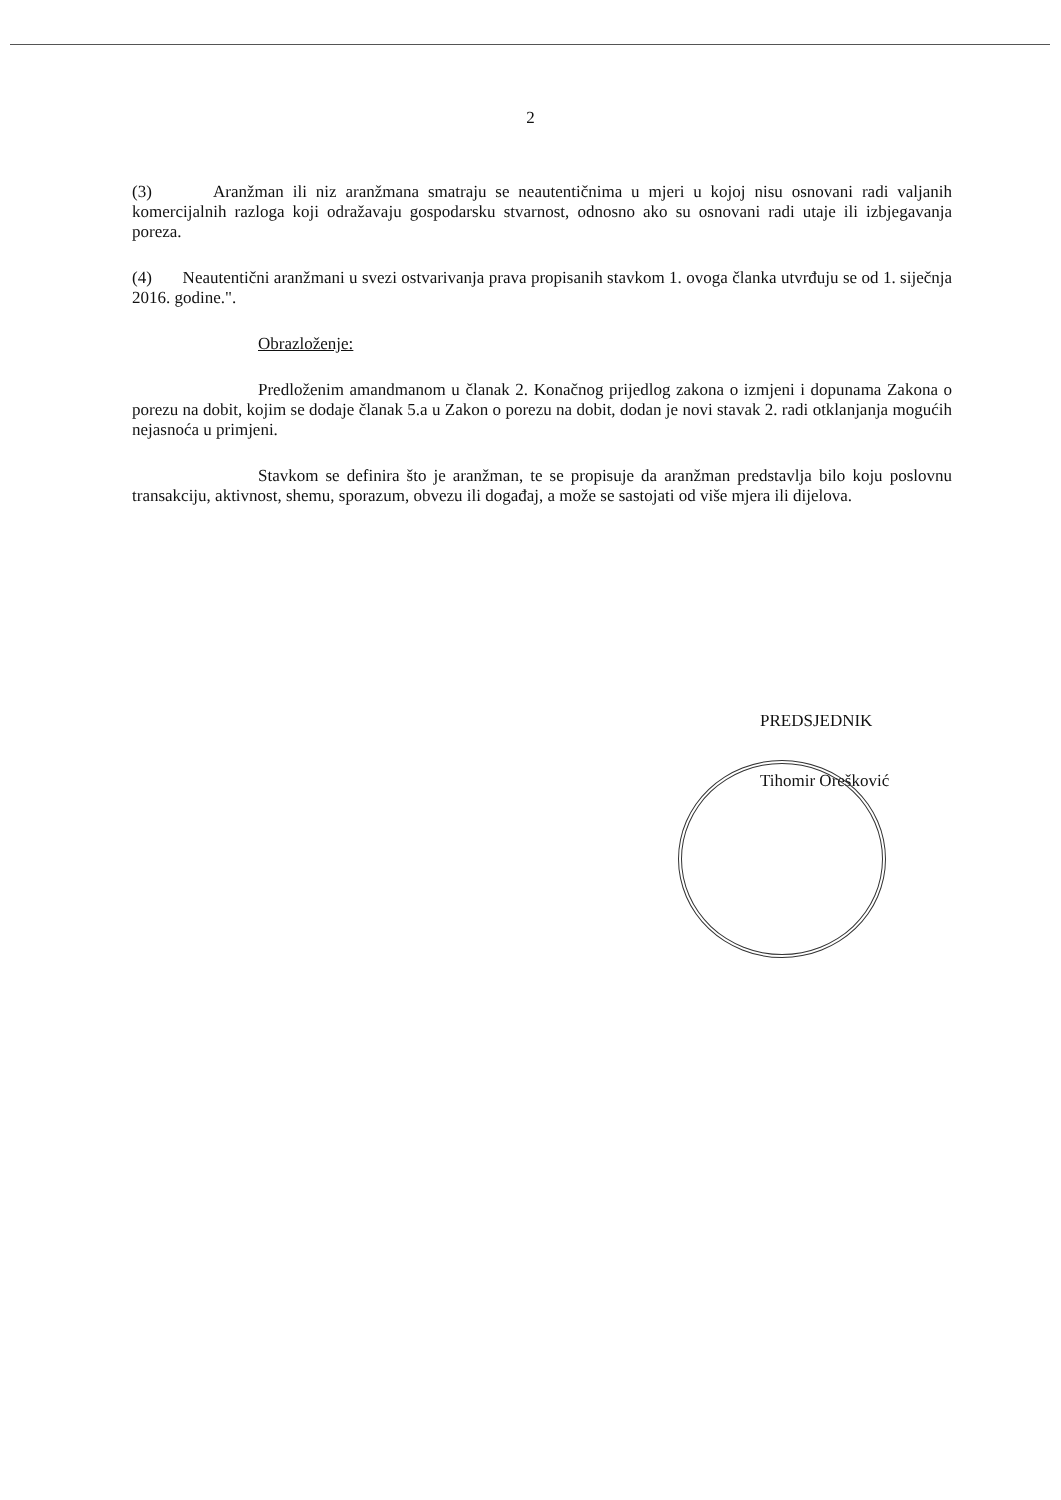2
(3) Aranžman ili niz aranžmana smatraju se neautentičnima u mjeri u kojoj nisu osnovani radi valjanih komercijalnih razloga koji odražavaju gospodarsku stvarnost, odnosno ako su osnovani radi utaje ili izbjegavanja poreza.
(4) Neautentični aranžmani u svezi ostvarivanja prava propisanih stavkom 1. ovoga članka utvrđuju se od 1. siječnja 2016. godine.".
Obrazloženje:
Predloženim amandmanom u članak 2. Konačnog prijedlog zakona o izmjeni i dopunama Zakona o porezu na dobit, kojim se dodaje članak 5.a u Zakon o porezu na dobit, dodan je novi stavak 2. radi otklanjanja mogućih nejasnoća u primjeni.
Stavkom se definira što je aranžman, te se propisuje da aranžman predstavlja bilo koju poslovnu transakciju, aktivnost, shemu, sporazum, obvezu ili događaj, a može se sastojati od više mjera ili dijelova.
PREDSJEDNIK
Tihomir Orešković